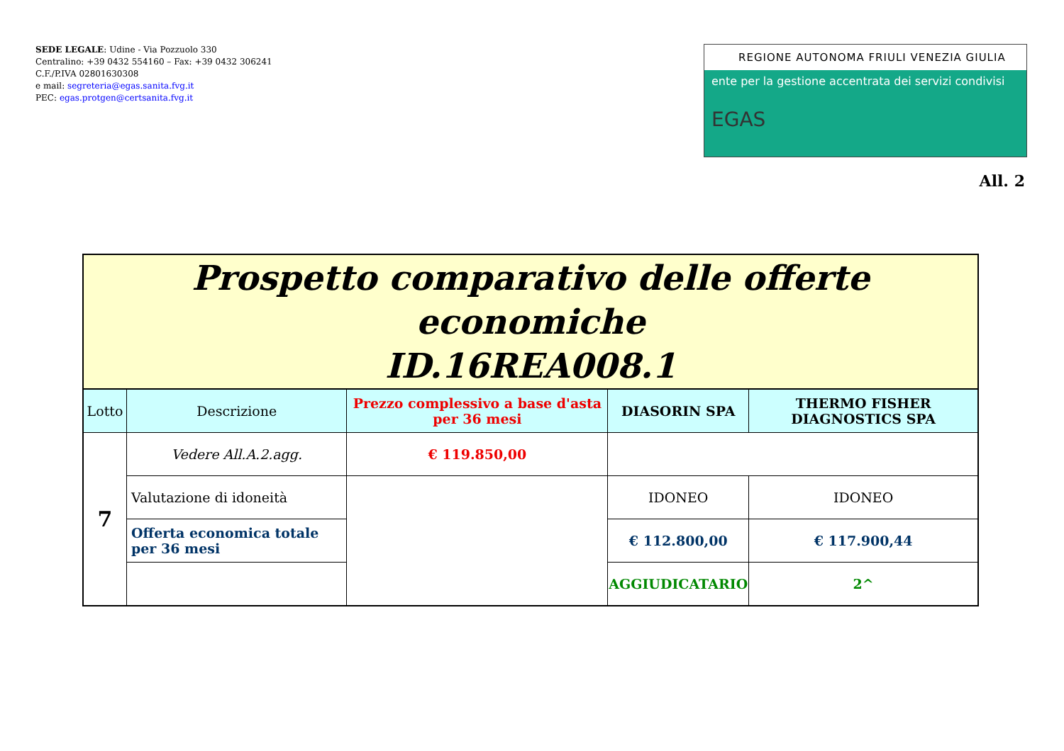SEDE LEGALE: Udine - Via Pozzuolo 330
Centralino: +39 0432 554160 – Fax: +39 0432 306241
C.F./P.IVA 02801630308
e mail: segreteria@egas.sanita.fvg.it
PEC: egas.protgen@certsanita.fvg.it
REGIONE AUTONOMA FRIULI VENEZIA GIULIA
ente per la gestione accentrata dei servizi condivisi
EGAS
All. 2
| Prospetto comparativo delle offerte economiche ID.16REA008.1 | | | | |
| Lotto | Descrizione | Prezzo complessivo a base d'asta per 36 mesi | DIASORIN SPA | THERMO FISHER DIAGNOSTICS SPA |
| 7 | Vedere All.A.2.agg. | € 119.850,00 | | |
| | Valutazione di idoneità | | IDONEO | IDONEO |
| | Offerta economica totale per 36 mesi | | € 112.800,00 | € 117.900,44 |
| | | | AGGIUDICATARIO | 2^ |